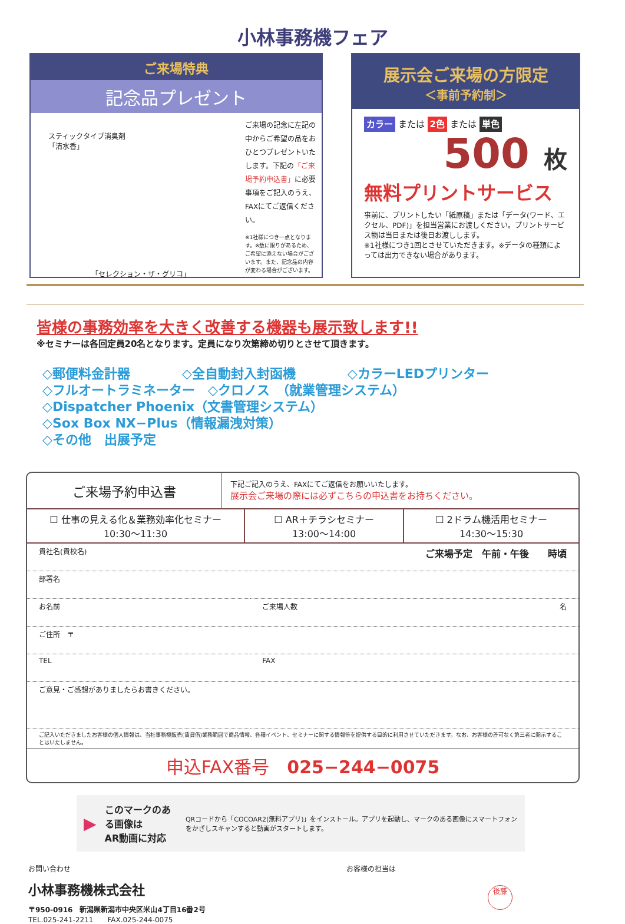小林事務機フェア
ご来場特典
記念品プレゼント
スティックタイプ消臭剤
「清水香」
「セレクション・ザ・グリコ」
ご来場の記念に左記の中からご希望の品をおひとつプレゼントいたします。下記の「ご来場予約申込書」に必要事項をご記入のうえ、FAXにてご返信ください。
※1社様につき一点となります。※数に限りがあるため、ご希望に添えない場合がございます。また、記念品の内容が変わる場合がございます。
展示会ご来場の方限定
＜事前予約制＞
カラー または 2色 または 単色
500 枚
無料プリントサービス
事前に、プリントしたい「紙原稿」または「データ(ワード、エクセル、PDF)」を担当営業にお渡しください。プリントサービス物は当日または後日お渡しします。
※1社様につき1回とさせていただきます。※データの種類によっては出力できない場合があります。
皆様の事務効率を大きく改善する機器も展示致します!!
※セミナーは各回定員20名となります。定員になり次第締め切りとさせて頂きます。
◇郵便料金計器　　　　◇全自動封入封函機　　　　◇カラーLEDプリンター
◇フルオートラミネーター　◇クロノス　（就業管理システム）
◇Dispatcher Phoenix（文書管理システム）
◇Sox Box NX−Plus（情報漏洩対策）
◇その他　出展予定
ご来場予約申込書
下記ご記入のうえ、FAXにてご返信をお願いいたします。
展示会ご来場の際には必ずこちらの申込書をお持ちください。
☐ 仕事の見える化＆業務効率化セミナー
10:30〜11:30
☐ AR＋チラシセミナー
13:00〜14:00
☐ 2ドラム機活用セミナー
14:30〜15:30
| 貴社名(貴校名) ご来場予定 午前・午後 時頃 | |
| 部署名 | |
| お名前 | ご来場人数 名 |
| ご住所 〒 | |
| TEL | FAX |
| ご意見・ご感想がありましたらお書きください。 | |
| ご記入いただきましたお客様の個人情報は、当社事務機販売(賃貸借)業務範囲で商品情報、各種イベント、セミナーに関する情報等を提供する目的に利用させていただきます。なお、お客様の許可なく第三者に開示することはいたしません。 | |
申込FAX番号　025−244−0075
▶ このマークのある画像は
AR動画に対応 QRコードから「COCOAR2(無料アプリ)」をインストール。アプリを起動し、マークのある画像にスマートフォンをかざしスキャンすると動画がスタートします。
お問い合わせ
小林事務機株式会社
〒950-0916　新潟県新潟市中央区米山4丁目16番2号
TEL.025-241-2211　　FAX.025-244-0075
お客様の担当は
後藤